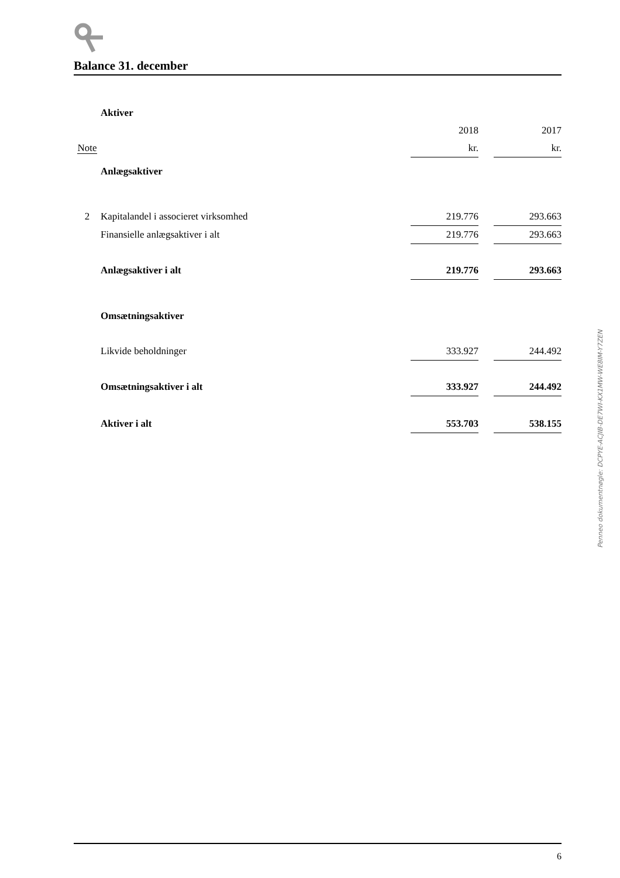Balance 31. december
| | Aktiver | | | |
| | | 2018 | | 2017 |
| Note | | kr. | | kr. |
| | Anlægsaktiver | | | |
| 2 | Kapitalandel i associeret virksomhed | 219.776 | | 293.663 |
| | Finansielle anlægsaktiver i alt | 219.776 | | 293.663 |
| | Anlægsaktiver i alt | 219.776 | | 293.663 |
| | Omsætningsaktiver | | | |
| | Likvide beholdninger | 333.927 | | 244.492 |
| | Omsætningsaktiver i alt | 333.927 | | 244.492 |
| | Aktiver i alt | 553.703 | | 538.155 |
Penneo dokumentnøgle: DCPYE-ACJIB-DE7WI-KX1MW-WE8IM-Y7ZEN
6